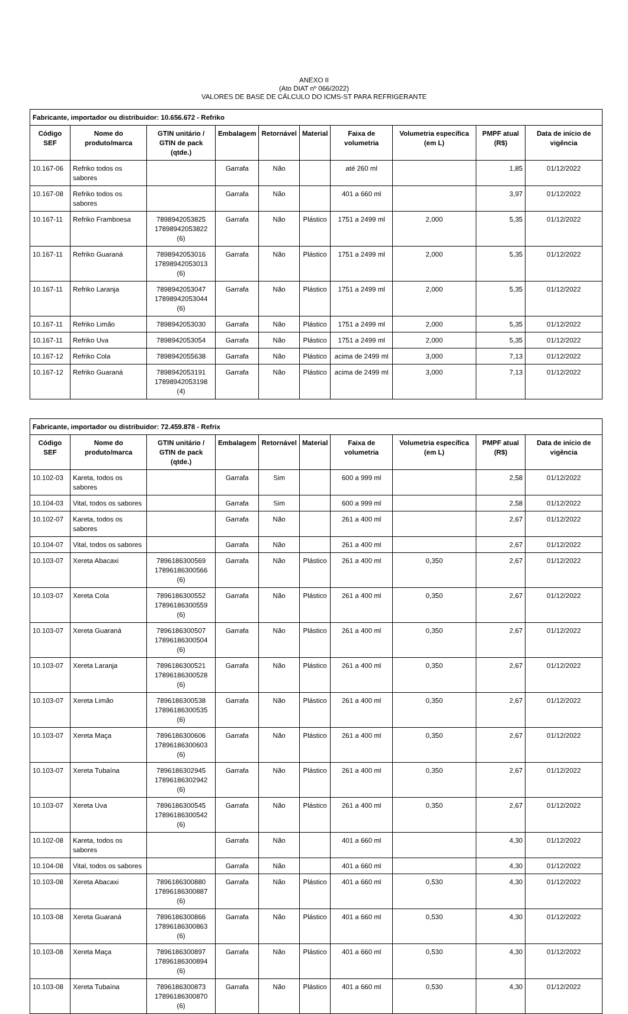ANEXO II
(Ato DIAT nº 066/2022)
VALORES DE BASE DE CÁLCULO DO ICMS-ST PARA REFRIGERANTE
| Fabricante, importador ou distribuidor: 10.656.672 - Refriko | | | | | | | | | |
| --- | --- | --- | --- | --- | --- | --- | --- | --- | --- |
| Código SEF | Nome do produto/marca | GTIN unitário / GTIN de pack (qtde.) | Embalagem | Retornável | Material | Faixa de volumetria | Volumetria específica (em L) | PMPF atual (R$) | Data de início de vigência |
| 10.167-06 | Refriko todos os sabores | | Garrafa | Não | | até 260 ml | | 1,85 | 01/12/2022 |
| 10.167-08 | Refriko todos os sabores | | Garrafa | Não | | 401 a 660 ml | | 3,97 | 01/12/2022 |
| 10.167-11 | Refriko Framboesa | 7898942053825 17898942053822 (6) | Garrafa | Não | Plástico | 1751 a 2499 ml | 2,000 | 5,35 | 01/12/2022 |
| 10.167-11 | Refriko Guaraná | 7898942053016 17898942053013 (6) | Garrafa | Não | Plástico | 1751 a 2499 ml | 2,000 | 5,35 | 01/12/2022 |
| 10.167-11 | Refriko Laranja | 7898942053047 17898942053044 (6) | Garrafa | Não | Plástico | 1751 a 2499 ml | 2,000 | 5,35 | 01/12/2022 |
| 10.167-11 | Refriko Limão | 7898942053030 | Garrafa | Não | Plástico | 1751 a 2499 ml | 2,000 | 5,35 | 01/12/2022 |
| 10.167-11 | Refriko Uva | 7898942053054 | Garrafa | Não | Plástico | 1751 a 2499 ml | 2,000 | 5,35 | 01/12/2022 |
| 10.167-12 | Refriko Cola | 7898942055638 | Garrafa | Não | Plástico | acima de 2499 ml | 3,000 | 7,13 | 01/12/2022 |
| 10.167-12 | Refriko Guaraná | 7898942053191 17898942053198 (4) | Garrafa | Não | Plástico | acima de 2499 ml | 3,000 | 7,13 | 01/12/2022 |
| Fabricante, importador ou distribuidor: 72.459.878 - Refrix | | | | | | | | | |
| --- | --- | --- | --- | --- | --- | --- | --- | --- | --- |
| Código SEF | Nome do produto/marca | GTIN unitário / GTIN de pack (qtde.) | Embalagem | Retornável | Material | Faixa de volumetria | Volumetria específica (em L) | PMPF atual (R$) | Data de início de vigência |
| 10.102-03 | Kareta, todos os sabores | | Garrafa | Sim | | 600 a 999 ml | | 2,58 | 01/12/2022 |
| 10.104-03 | Vital, todos os sabores | | Garrafa | Sim | | 600 a 999 ml | | 2,58 | 01/12/2022 |
| 10.102-07 | Kareta, todos os sabores | | Garrafa | Não | | 261 a 400 ml | | 2,67 | 01/12/2022 |
| 10.104-07 | Vital, todos os sabores | | Garrafa | Não | | 261 a 400 ml | | 2,67 | 01/12/2022 |
| 10.103-07 | Xereta Abacaxi | 7896186300569 17896186300566 (6) | Garrafa | Não | Plástico | 261 a 400 ml | 0,350 | 2,67 | 01/12/2022 |
| 10.103-07 | Xereta Cola | 7896186300552 17896186300559 (6) | Garrafa | Não | Plástico | 261 a 400 ml | 0,350 | 2,67 | 01/12/2022 |
| 10.103-07 | Xereta Guaraná | 7896186300507 17896186300504 (6) | Garrafa | Não | Plástico | 261 a 400 ml | 0,350 | 2,67 | 01/12/2022 |
| 10.103-07 | Xereta Laranja | 7896186300521 17896186300528 (6) | Garrafa | Não | Plástico | 261 a 400 ml | 0,350 | 2,67 | 01/12/2022 |
| 10.103-07 | Xereta Limão | 7896186300538 17896186300535 (6) | Garrafa | Não | Plástico | 261 a 400 ml | 0,350 | 2,67 | 01/12/2022 |
| 10.103-07 | Xereta Maça | 7896186300606 17896186300603 (6) | Garrafa | Não | Plástico | 261 a 400 ml | 0,350 | 2,67 | 01/12/2022 |
| 10.103-07 | Xereta Tubaína | 7896186302945 17896186302942 (6) | Garrafa | Não | Plástico | 261 a 400 ml | 0,350 | 2,67 | 01/12/2022 |
| 10.103-07 | Xereta Uva | 7896186300545 17896186300542 (6) | Garrafa | Não | Plástico | 261 a 400 ml | 0,350 | 2,67 | 01/12/2022 |
| 10.102-08 | Kareta, todos os sabores | | Garrafa | Não | | 401 a 660 ml | | 4,30 | 01/12/2022 |
| 10.104-08 | Vital, todos os sabores | | Garrafa | Não | | 401 a 660 ml | | 4,30 | 01/12/2022 |
| 10.103-08 | Xereta Abacaxi | 7896186300880 17896186300887 (6) | Garrafa | Não | Plástico | 401 a 660 ml | 0,530 | 4,30 | 01/12/2022 |
| 10.103-08 | Xereta Guaraná | 7896186300866 17896186300863 (6) | Garrafa | Não | Plástico | 401 a 660 ml | 0,530 | 4,30 | 01/12/2022 |
| 10.103-08 | Xereta Maça | 7896186300897 17896186300894 (6) | Garrafa | Não | Plástico | 401 a 660 ml | 0,530 | 4,30 | 01/12/2022 |
| 10.103-08 | Xereta Tubaína | 7896186300873 17896186300870 (6) | Garrafa | Não | Plástico | 401 a 660 ml | 0,530 | 4,30 | 01/12/2022 |